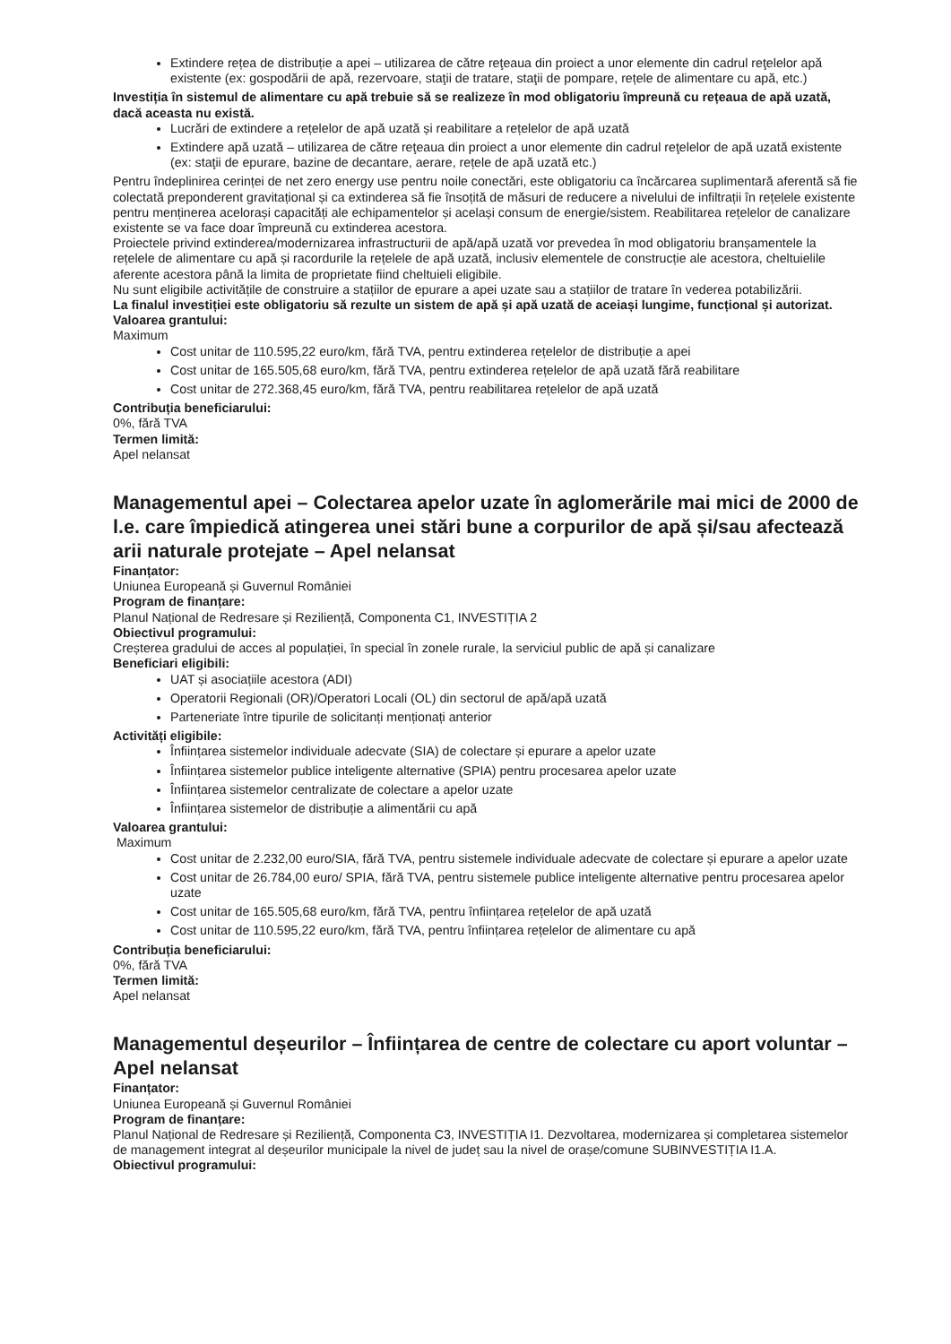Extindere rețea de distribuție a apei – utilizarea de către reţeaua din proiect a unor elemente din cadrul reţelelor apă existente (ex: gospodării de apă, rezervoare, staţii de tratare, staţii de pompare, rețele de alimentare cu apă, etc.)
Investiția în sistemul de alimentare cu apă trebuie să se realizeze în mod obligatoriu împreună cu rețeaua de apă uzată, dacă aceasta nu există.
Lucrări de extindere a rețelelor de apă uzată și reabilitare a rețelelor de apă uzată
Extindere apă uzată – utilizarea de către reţeaua din proiect a unor elemente din cadrul reţelelor de apă uzată existente (ex: staţii de epurare, bazine de decantare, aerare, rețele de apă uzată etc.)
Pentru îndeplinirea cerinței de net zero energy use pentru noile conectări, este obligatoriu ca încărcarea suplimentară aferentă să fie colectată preponderent gravitațional și ca extinderea să fie însoțită de măsuri de reducere a nivelului de infiltrații în rețelele existente pentru menținerea acelorași capacități ale echipamentelor și același consum de energie/sistem. Reabilitarea rețelelor de canalizare existente se va face doar împreună cu extinderea acestora.
Proiectele privind extinderea/modernizarea infrastructurii de apă/apă uzată vor prevedea în mod obligatoriu branșamentele la rețelele de alimentare cu apă și racordurile la rețelele de apă uzată, inclusiv elementele de construcție ale acestora, cheltuielile aferente acestora până la limita de proprietate fiind cheltuieli eligibile.
Nu sunt eligibile activitățile de construire a stațiilor de epurare a apei uzate sau a stațiilor de tratare în vederea potabilizării.
La finalul investiției este obligatoriu să rezulte un sistem de apă și apă uzată de aceiași lungime, funcțional și autorizat.
Valoarea grantului:
Maximum
Cost unitar de 110.595,22 euro/km, fără TVA, pentru extinderea rețelelor de distribuție a apei
Cost unitar de 165.505,68 euro/km, fără TVA, pentru extinderea rețelelor de apă uzată fără reabilitare
Cost unitar de 272.368,45 euro/km, fără TVA, pentru reabilitarea rețelelor de apă uzată
Contribuția beneficiarului:
0%, fără TVA
Termen limită:
Apel nelansat
Managementul apei – Colectarea apelor uzate în aglomerările mai mici de 2000 de l.e. care împiedică atingerea unei stări bune a corpurilor de apă și/sau afectează arii naturale protejate – Apel nelansat
Finanțator:
Uniunea Europeană și Guvernul României
Program de finanțare:
Planul Național de Redresare și Reziliență, Componenta C1, INVESTIȚIA 2
Obiectivul programului:
Creșterea gradului de acces al populației, în special în zonele rurale, la serviciul public de apă și canalizare
Beneficiari eligibili:
UAT și asociațiile acestora (ADI)
Operatorii Regionali (OR)/Operatori Locali (OL) din sectorul de apă/apă uzată
Parteneriate între tipurile de solicitanți menționați anterior
Activități eligibile:
Înființarea sistemelor individuale adecvate (SIA) de colectare și epurare a apelor uzate
Înființarea sistemelor publice inteligente alternative (SPIA) pentru procesarea apelor uzate
Înființarea sistemelor centralizate de colectare a apelor uzate
Înființarea sistemelor de distribuție a alimentării cu apă
Valoarea grantului:
Maximum
Cost unitar de 2.232,00 euro/SIA, fără TVA, pentru sistemele individuale adecvate de colectare și epurare a apelor uzate
Cost unitar de 26.784,00 euro/ SPIA, fără TVA, pentru sistemele publice inteligente alternative pentru procesarea apelor uzate
Cost unitar de 165.505,68 euro/km, fără TVA, pentru înființarea rețelelor de apă uzată
Cost unitar de 110.595,22 euro/km, fără TVA, pentru înființarea rețelelor de alimentare cu apă
Contribuția beneficiarului:
0%, fără TVA
Termen limită:
Apel nelansat
Managementul deșeurilor – Înființarea de centre de colectare cu aport voluntar –Apel nelansat
Finanțator:
Uniunea Europeană și Guvernul României
Program de finanțare:
Planul Național de Redresare și Reziliență, Componenta C3, INVESTIȚIA I1. Dezvoltarea, modernizarea și completarea sistemelor de management integrat al deșeurilor municipale la nivel de județ sau la nivel de orașe/comune SUBINVESTIȚIA I1.A.
Obiectivul programului: